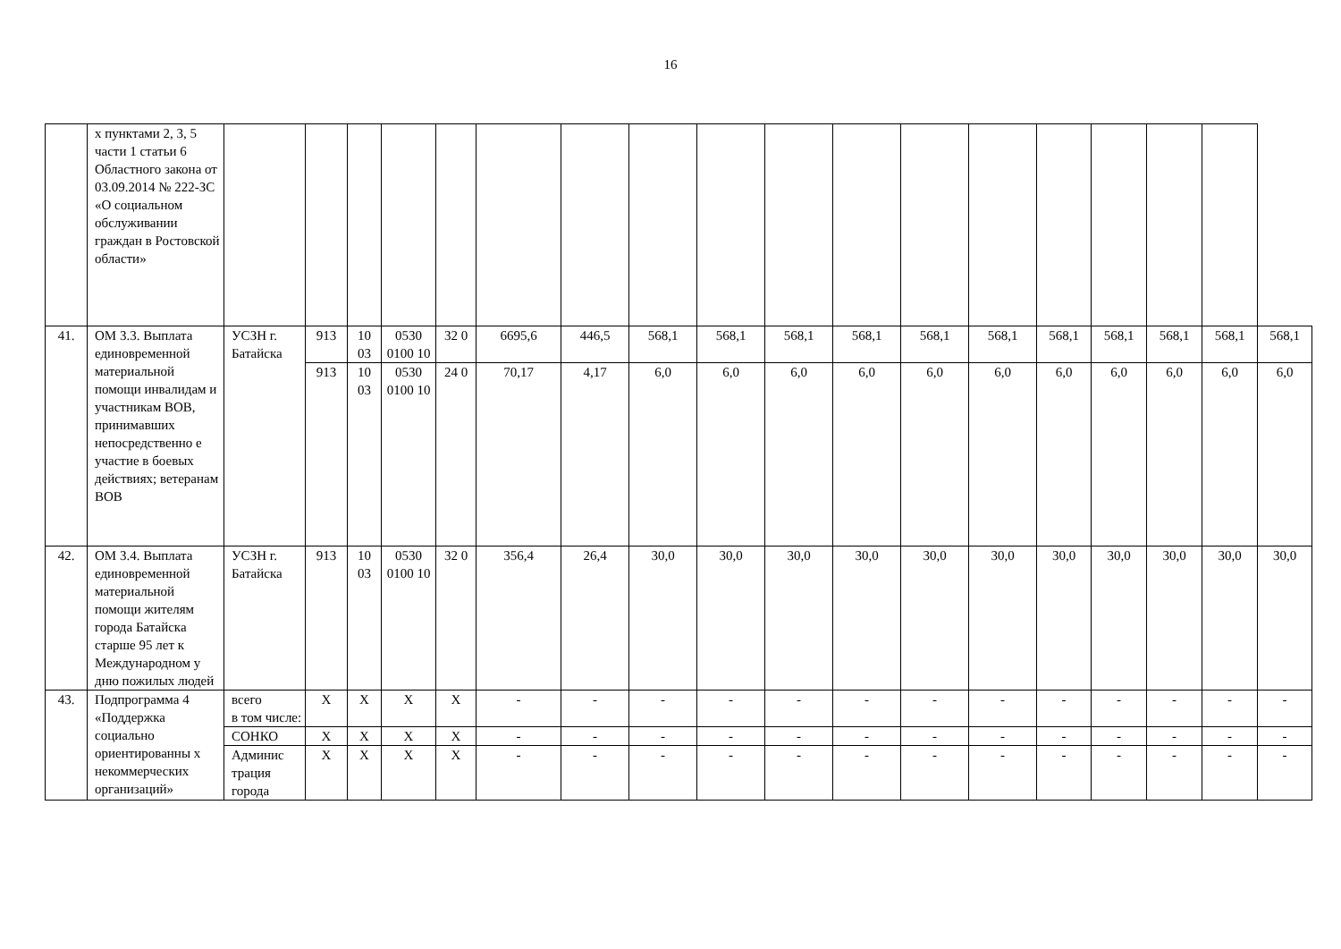16
| | х пунктами 2, 3, 5 части 1 статьи 6 Областного закона от 03.09.2014 № 222-ЗС «О социальном обслуживании граждан в Ростовской области» | | | | | | | | | | | | | | | | | | |
| 41. | ОМ 3.3. Выплата единовременной материальной помощи инвалидам и участникам ВОВ, принимавших непосредственно е участие в боевых действиях; ветеранам ВОВ | УСЗН г. Батайска | 913 | 10 03 | 0530 0100 10 | 32 0 | 6695,6 | 446,5 | 568,1 | 568,1 | 568,1 | 568,1 | 568,1 | 568,1 | 568,1 | 568,1 | 568,1 | 568,1 | 568,1 |
| | | | 913 | 10 03 | 0530 0100 10 | 24 0 | 70,17 | 4,17 | 6,0 | 6,0 | 6,0 | 6,0 | 6,0 | 6,0 | 6,0 | 6,0 | 6,0 | 6,0 | 6,0 |
| 42. | ОМ 3.4. Выплата единовременной материальной помощи жителям города Батайска старше 95 лет к Международном у дню пожилых людей | УСЗН г. Батайска | 913 | 10 03 | 0530 0100 10 | 32 0 | 356,4 | 26,4 | 30,0 | 30,0 | 30,0 | 30,0 | 30,0 | 30,0 | 30,0 | 30,0 | 30,0 | 30,0 | 30,0 |
| 43. | Подпрограмма 4 «Поддержка социально ориентированны х некоммерческих организаций» | всего в том числе: | Х | Х | Х | Х | - | - | - | - | - | - | - | - | - | - | - | - | - |
| | | СОНКО | Х | Х | Х | Х | - | - | - | - | - | - | - | - | - | - | - | - | - |
| | | Админис трация города | Х | Х | Х | Х | - | - | - | - | - | - | - | - | - | - | - | - | - |